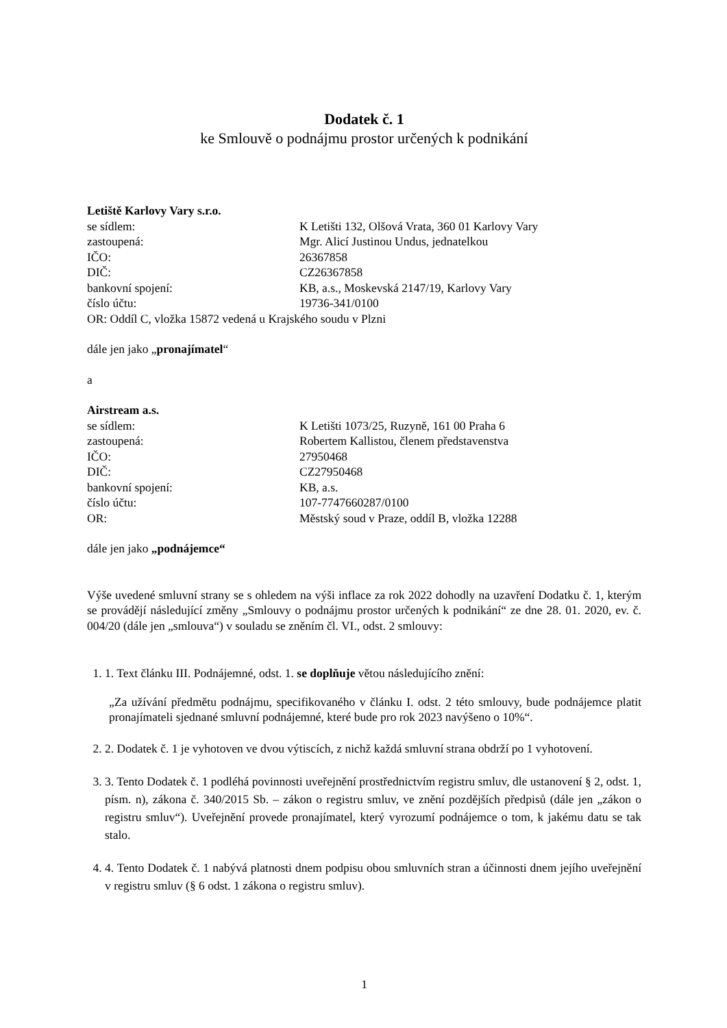Dodatek č. 1
ke Smlouvě o podnájmu prostor určených k podnikání
Letiště Karlovy Vary s.r.o.
se sídlem: K Letišti 132, Olšová Vrata, 360 01 Karlovy Vary
zastoupená: Mgr. Alicí Justinou Undus, jednatelkou
IČO: 26367858
DIČ: CZ26367858
bankovní spojení: KB, a.s., Moskevská 2147/19, Karlovy Vary
číslo účtu: 19736-341/0100
OR: Oddíl C, vložka 15872 vedená u Krajského soudu v Plzni
dále jen jako „pronajímatel“
a
Airstream a.s.
se sídlem: K Letišti 1073/25, Ruzyně, 161 00 Praha 6
zastoupená: Robertem Kallistou, členem představenstva
IČO: 27950468
DIČ: CZ27950468
bankovní spojení: KB, a.s.
číslo účtu: 107-7747660287/0100
OR: Městský soud v Praze, oddíl B, vložka 12288
dále jen jako „podnájemce“
Výše uvedené smluvní strany se s ohledem na výši inflace za rok 2022 dohodly na uzavření Dodatku č. 1, kterým se provádějí následující změny „Smlouvy o podnájmu prostor určených k podnikání“ ze dne 28. 01. 2020, ev. č. 004/20 (dále jen „smlouva“) v souladu se zněním čl. VI., odst. 2 smlouvy:
1. 1. Text článku III. Podnájemné, odst. 1. se doplňuje větou následujícího znění:
„Za užívání předmětu podnájmu, specifikovaného v článku I. odst. 2 této smlouvy, bude podnájemce platit pronajímateli sjednané smluvní podnájemné, které bude pro rok 2023 navýšeno o 10%“.
2. 2. Dodatek č. 1 je vyhotoven ve dvou výtiscích, z nichž každá smluvní strana obdrží po 1 vyhotovení.
3. 3. Tento Dodatek č. 1 podléhá povinnosti uveřejnění prostřednictvím registru smluv, dle ustanovení § 2, odst. 1, písm. n), zákona č. 340/2015 Sb. – zákon o registru smluv, ve znění pozdějších předpisů (dále jen „zákon o registru smluv“). Uveřejnění provede pronajímatel, který vyrozumí podnájemce o tom, k jakému datu se tak stalo.
4. 4. Tento Dodatek č. 1 nabývá platnosti dnem podpisu obou smluvních stran a účinnosti dnem jejího uveřejnění v registru smluv (§ 6 odst. 1 zákona o registru smluv).
1